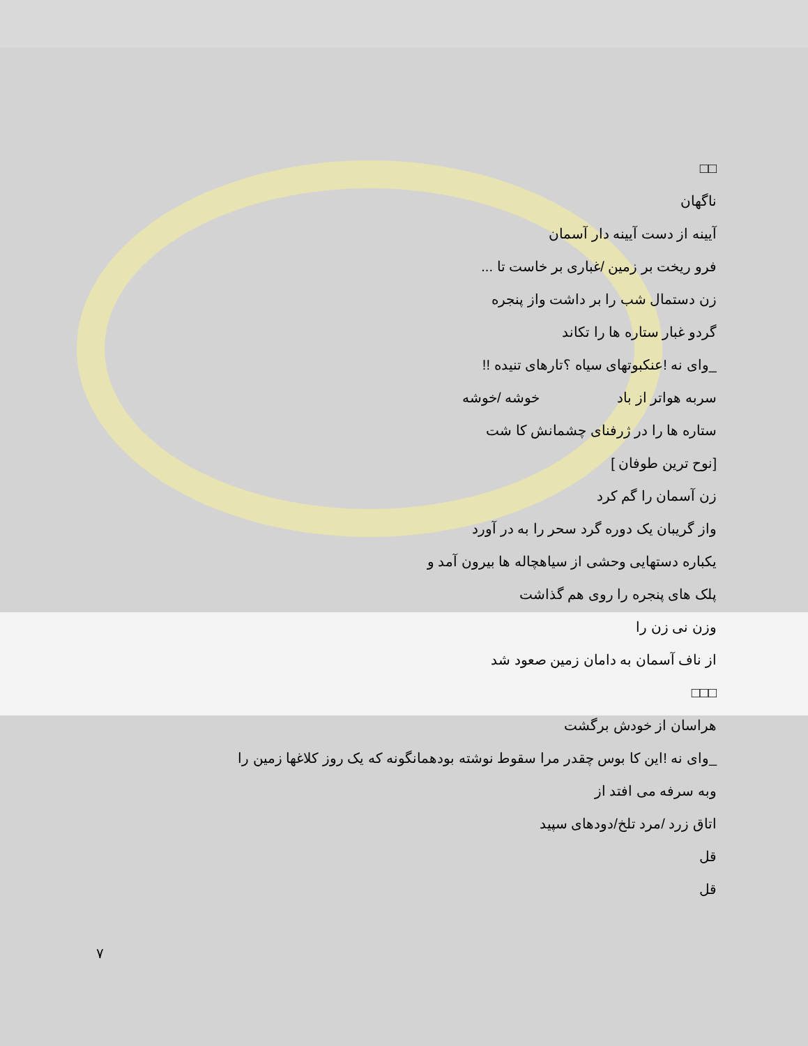□□
ناگهان
آیینه از دست آیینه دار آسمان
فرو ریخت بر زمین /غباری بر خاست تا ...
زن دستمال شب را بر داشت واز پنجره
گردو غبار ستاره ها را تکاند
_وای نه !عنکبوتهای سیاه ؟تارهای تنیده !!
سربه هواتر از باد خوشه /خوشه
ستاره ها را در ژرفنای چشمانش کا شت
[نوح ترین طوفان ]
زن آسمان را گم کرد
واز گریبان یک دوره گرد سحر را به در آورد
یکباره دستهایی وحشی از سیاهچاله ها بیرون آمد و
پلک های پنجره را روی هم گذاشت
وزن نی زن را
از ناف آسمان به دامان زمین صعود شد
□□□
هراسان از خودش برگشت
_وای نه !این کا بوس چقدر مرا سقوط نوشته بودهمانگونه که یک روز کلاغها زمین را
وبه سرفه می افتد از
اتاق زرد /مرد تلخ/دودهای سپید
قل
قل
٧